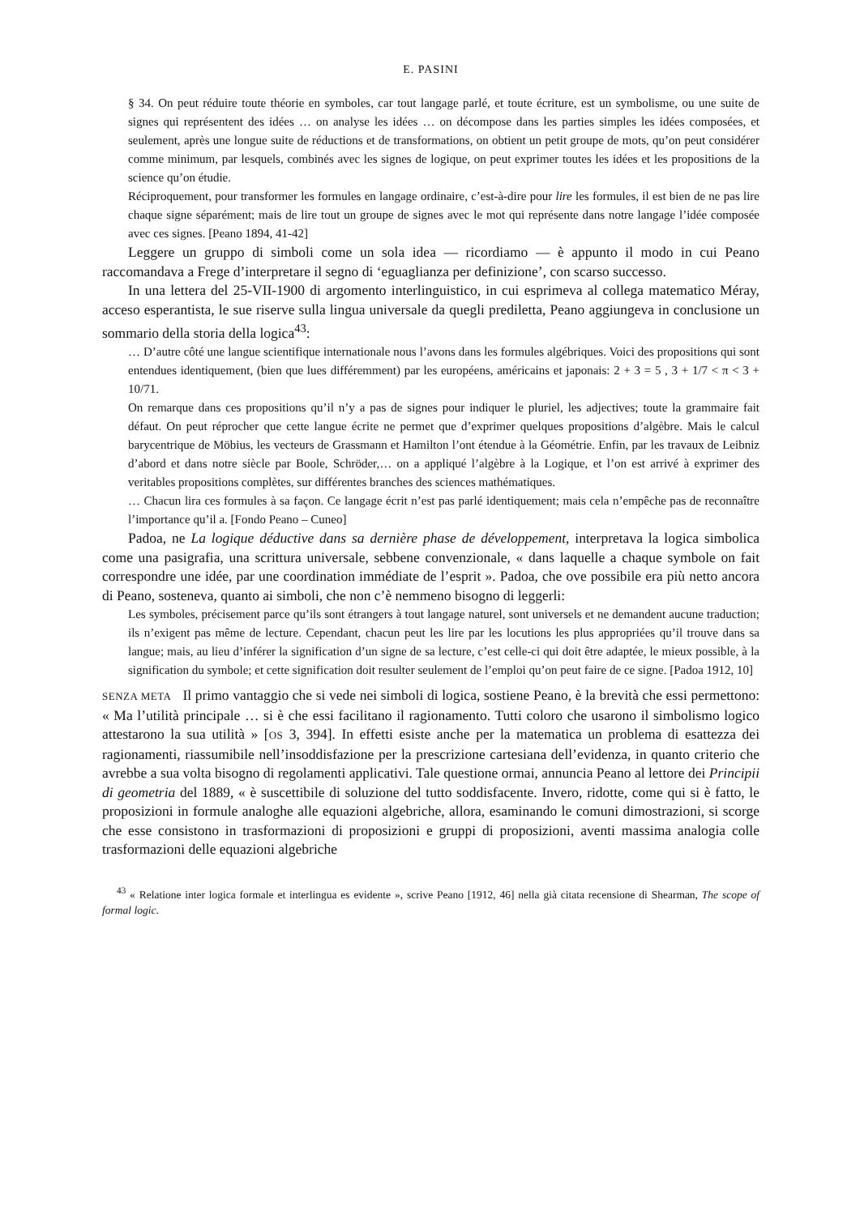E. PASINI
§ 34. On peut réduire toute théorie en symboles, car tout langage parlé, et toute écriture, est un symbolisme, ou une suite de signes qui représentent des idées … on analyse les idées … on décompose dans les parties simples les idées composées, et seulement, après une longue suite de réductions et de transformations, on obtient un petit groupe de mots, qu’on peut considérer comme minimum, par lesquels, combinés avec les signes de logique, on peut exprimer toutes les idées et les propositions de la science qu’on étudie.
Réciproquement, pour transformer les formules en langage ordinaire, c’est-à-dire pour lire les formules, il est bien de ne pas lire chaque signe séparément; mais de lire tout un groupe de signes avec le mot qui représente dans notre langage l’idée composée avec ces signes. [Peano 1894, 41-42]
Leggere un gruppo di simboli come un sola idea — ricordiamo — è appunto il modo in cui Peano raccomandava a Frege d’interpretare il segno di ‘eguaglianza per definizione’, con scarso successo.
In una lettera del 25-VII-1900 di argomento interlinguistico, in cui esprimeva al collega matematico Méray, acceso esperantista, le sue riserve sulla lingua universale da quegli prediletta, Peano aggiungeva in conclusione un sommario della storia della logica<sup>43</sup>:
… D’autre côté une langue scientifique internationale nous l’avons dans les formules algébriques. Voici des propositions qui sont entendues identiquement, (bien que lues différemment) par les européens, américains et japonais: 2 + 3 = 5 , 3 + 1/7 < π < 3 + 10/71.
On remarque dans ces propositions qu’il n’y a pas de signes pour indiquer le pluriel, les adjectives; toute la grammaire fait défaut. On peut réprocher que cette langue écrite ne permet que d’exprimer quelques propositions d’algèbre. Mais le calcul barycentrique de Möbius, les vecteurs de Grassmann et Hamilton l’ont étendue à la Géométrie. Enfin, par les travaux de Leibniz d’abord et dans notre siècle par Boole, Schröder,… on a appliqué l’algèbre à la Logique, et l’on est arrivé à exprimer des veritables propositions complètes, sur différentes branches des sciences mathématiques.
… Chacun lira ces formules à sa façon. Ce langage écrit n’est pas parlé identiquement; mais cela n’empêche pas de reconnaître l’importance qu’il a. [Fondo Peano – Cuneo]
Padoa, ne La logique déductive dans sa dernière phase de développement, interpretava la logica simbolica come una pasigrafia, una scrittura universale, sebbene convenzionale, « dans laquelle a chaque symbole on fait correspondre une idée, par une coordination immédiate de l’esprit ». Padoa, che ove possibile era più netto ancora di Peano, sosteneva, quanto ai simboli, che non c’è nemmeno bisogno di leggerli:
Les symboles, précisement parce qu’ils sont étrangers à tout langage naturel, sont universels et ne demandent aucune traduction; ils n’exigent pas même de lecture. Cependant, chacun peut les lire par les locutions les plus appropriées qu’il trouve dans sa langue; mais, au lieu d’inférer la signification d’un signe de sa lecture, c’est celle-ci qui doit être adaptée, le mieux possible, à la signification du symbole; et cette signification doit resulter seulement de l’emploi qu’on peut faire de ce signe. [Padoa 1912, 10]
SENZA META Il primo vantaggio che si vede nei simboli di logica, sostiene Peano, è la brevità che essi permettono: « Ma l’utilità principale … si è che essi facilitano il ragionamento. Tutti coloro che usarono il simbolismo logico attestarono la sua utilità » [OS 3, 394]. In effetti esiste anche per la matematica un problema di esattezza dei ragionamenti, riassumibile nell’insoddisfazione per la prescrizione cartesiana dell’evidenza, in quanto criterio che avrebbe a sua volta bisogno di regolamenti applicativi. Tale questione ormai, annuncia Peano al lettore dei Principii di geometria del 1889, « è suscettibile di soluzione del tutto soddisfacente. Invero, ridotte, come qui si è fatto, le proposizioni in formule analoghe alle equazioni algebriche, allora, esaminando le comuni dimostrazioni, si scorge che esse consistono in trasformazioni di proposizioni e gruppi di proposizioni, aventi massima analogia colle trasformazioni delle equazioni algebriche
<sup>43</sup> « Relatione inter logica formale et interlingua es evidente », scrive Peano [1912, 46] nella già citata recensione di Shearman, The scope of formal logic.